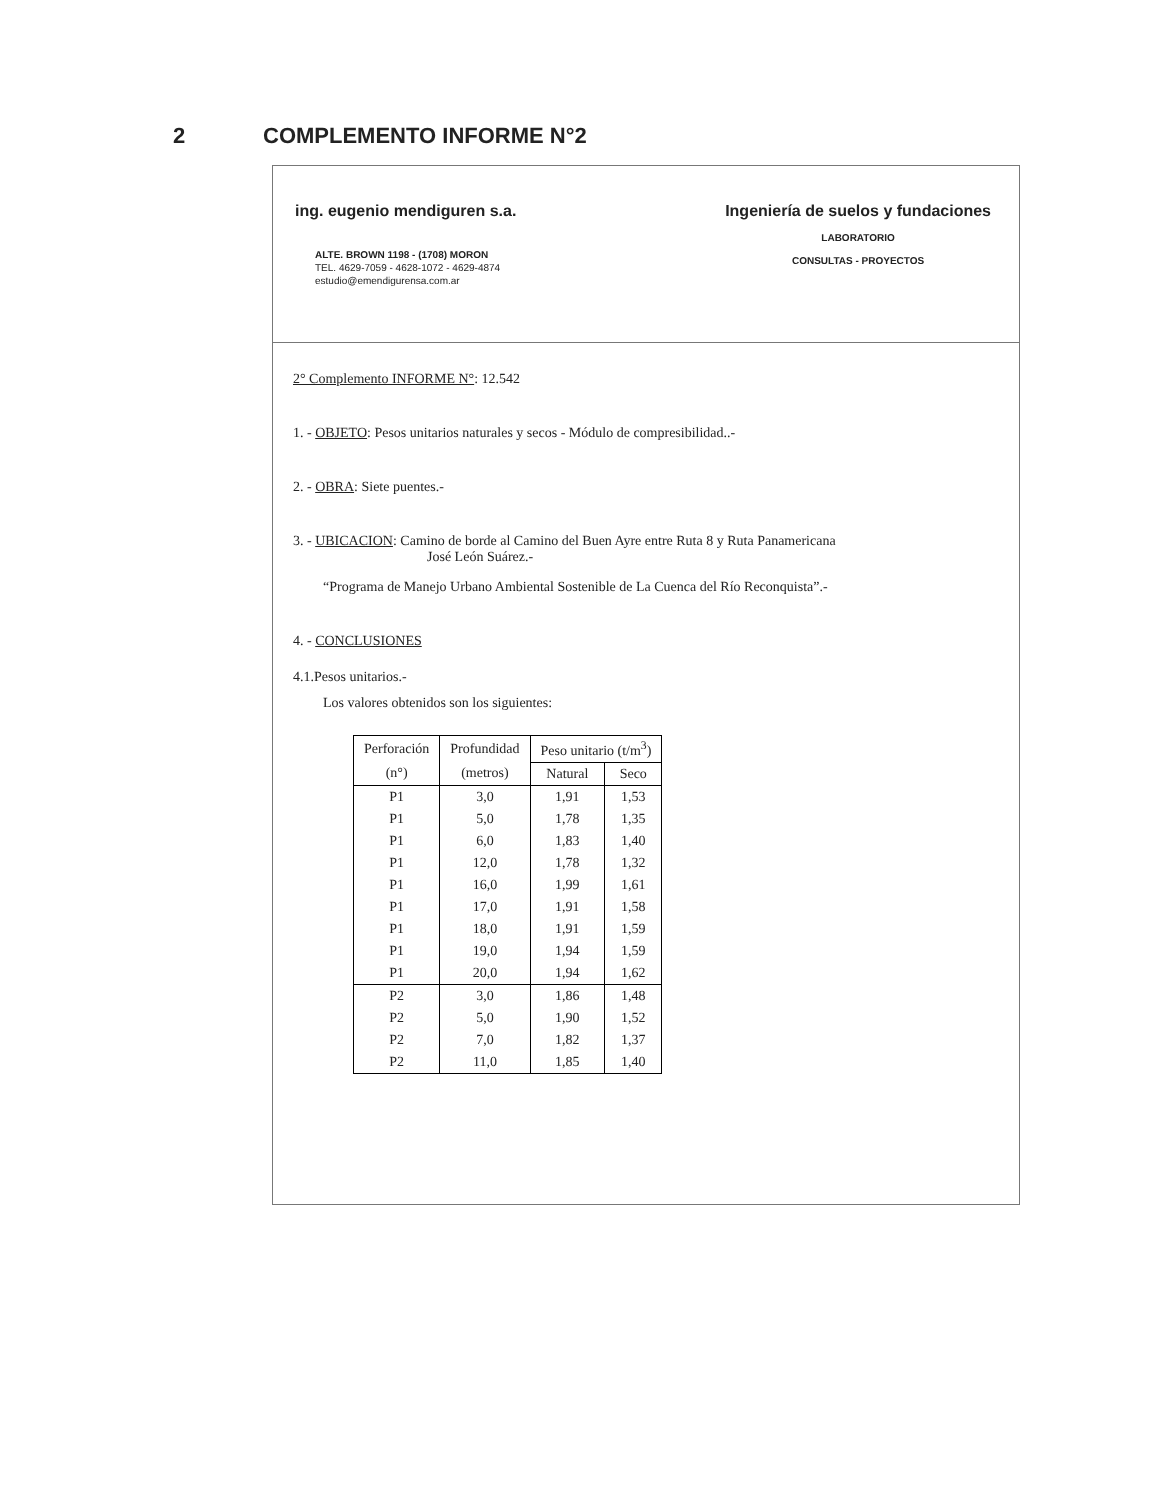2 COMPLEMENTO INFORME N°2
ing. eugenio mendiguren s.a.
ALTE. BROWN 1198 - (1708) MORON
TEL. 4629-7059 - 4628-1072 - 4629-4874
estudio@emendigurensa.com.ar
Ingeniería de suelos y fundaciones
LABORATORIO
CONSULTAS - PROYECTOS
2° Complemento INFORME N°: 12.542
1. - OBJETO: Pesos unitarios naturales y secos - Módulo de compresibilidad..-
2. - OBRA: Siete puentes.-
3. - UBICACION: Camino de borde al Camino del Buen Ayre entre Ruta 8 y Ruta Panamericana
José León Suárez.-
“Programa de Manejo Urbano Ambiental Sostenible de La Cuenca del Río Reconquista”.-
4. - CONCLUSIONES
4.1.Pesos unitarios.-
Los valores obtenidos son los siguientes:
| Perforación | Profundidad | Peso unitario (t/m<sup>3</sup>) | |
| --- | --- | --- | --- |
| (n°) | (metros) | Natural | Seco |
| P1 | 3,0 | 1,91 | 1,53 |
| P1 | 5,0 | 1,78 | 1,35 |
| P1 | 6,0 | 1,83 | 1,40 |
| P1 | 12,0 | 1,78 | 1,32 |
| P1 | 16,0 | 1,99 | 1,61 |
| P1 | 17,0 | 1,91 | 1,58 |
| P1 | 18,0 | 1,91 | 1,59 |
| P1 | 19,0 | 1,94 | 1,59 |
| P1 | 20,0 | 1,94 | 1,62 |
| P2 | 3,0 | 1,86 | 1,48 |
| P2 | 5,0 | 1,90 | 1,52 |
| P2 | 7,0 | 1,82 | 1,37 |
| P2 | 11,0 | 1,85 | 1,40 |